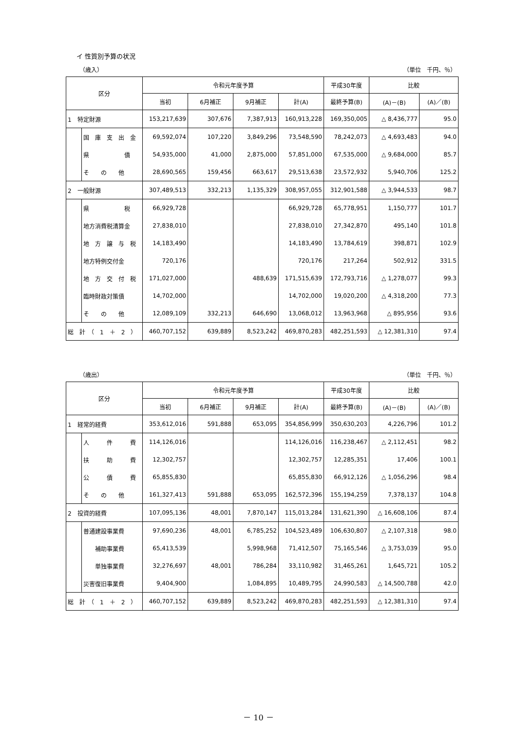イ 性質別予算の状況
（歳入） （単位　千円、％）
| 区分 | | 令和元年度予算 | | | | 平成30年度 | 比較 | |
| --- | --- | --- | --- | --- | --- | --- | --- | --- |
| | | 当初 | 6月補正 | 9月補正 | 計(A) | 最終予算(B) | (A)－(B) | (A)／(B) |
| 1 特定財源 | | 153,217,639 | 307,676 | 7,387,913 | 160,913,228 | 169,350,005 | △ 8,436,777 | 95.0 |
| | 国 庫 支 出 金 | 69,592,074 | 107,220 | 3,849,296 | 73,548,590 | 78,242,073 | △ 4,693,483 | 94.0 |
| | 県 債 | 54,935,000 | 41,000 | 2,875,000 | 57,851,000 | 67,535,000 | △ 9,684,000 | 85.7 |
| | そ の 他 | 28,690,565 | 159,456 | 663,617 | 29,513,638 | 23,572,932 | 5,940,706 | 125.2 |
| 2 一般財源 | | 307,489,513 | 332,213 | 1,135,329 | 308,957,055 | 312,901,588 | △ 3,944,533 | 98.7 |
| | 県 税 | 66,929,728 | | | 66,929,728 | 65,778,951 | 1,150,777 | 101.7 |
| | 地方消費税清算金 | 27,838,010 | | | 27,838,010 | 27,342,870 | 495,140 | 101.8 |
| | 地 方 譲 与 税 | 14,183,490 | | | 14,183,490 | 13,784,619 | 398,871 | 102.9 |
| | 地方特例交付金 | 720,176 | | | 720,176 | 217,264 | 502,912 | 331.5 |
| | 地 方 交 付 税 | 171,027,000 | | 488,639 | 171,515,639 | 172,793,716 | △ 1,278,077 | 99.3 |
| | 臨時財政対策債 | 14,702,000 | | | 14,702,000 | 19,020,200 | △ 4,318,200 | 77.3 |
| | そ の 他 | 12,089,109 | 332,213 | 646,690 | 13,068,012 | 13,963,968 | △ 895,956 | 93.6 |
| 総 計 （ 1 ＋ 2 ） | | 460,707,152 | 639,889 | 8,523,242 | 469,870,283 | 482,251,593 | △ 12,381,310 | 97.4 |
（歳出） （単位　千円、％）
| 区分 | | 令和元年度予算 | | | | 平成30年度 | 比較 | |
| --- | --- | --- | --- | --- | --- | --- | --- | --- |
| | | 当初 | 6月補正 | 9月補正 | 計(A) | 最終予算(B) | (A)－(B) | (A)／(B) |
| 1 経常的経費 | | 353,612,016 | 591,888 | 653,095 | 354,856,999 | 350,630,203 | 4,226,796 | 101.2 |
| | 人 件 費 | 114,126,016 | | | 114,126,016 | 116,238,467 | △ 2,112,451 | 98.2 |
| | 扶 助 費 | 12,302,757 | | | 12,302,757 | 12,285,351 | 17,406 | 100.1 |
| | 公 債 費 | 65,855,830 | | | 65,855,830 | 66,912,126 | △ 1,056,296 | 98.4 |
| | そ の 他 | 161,327,413 | 591,888 | 653,095 | 162,572,396 | 155,194,259 | 7,378,137 | 104.8 |
| 2 投資的経費 | | 107,095,136 | 48,001 | 7,870,147 | 115,013,284 | 131,621,390 | △ 16,608,106 | 87.4 |
| | 普通建設事業費 | 97,690,236 | 48,001 | 6,785,252 | 104,523,489 | 106,630,807 | △ 2,107,318 | 98.0 |
| | 補助事業費 | 65,413,539 | | 5,998,968 | 71,412,507 | 75,165,546 | △ 3,753,039 | 95.0 |
| | 単独事業費 | 32,276,697 | 48,001 | 786,284 | 33,110,982 | 31,465,261 | 1,645,721 | 105.2 |
| | 災害復旧事業費 | 9,404,900 | | 1,084,895 | 10,489,795 | 24,990,583 | △ 14,500,788 | 42.0 |
| 総 計 （ 1 ＋ 2 ） | | 460,707,152 | 639,889 | 8,523,242 | 469,870,283 | 482,251,593 | △ 12,381,310 | 97.4 |
－ 10 －